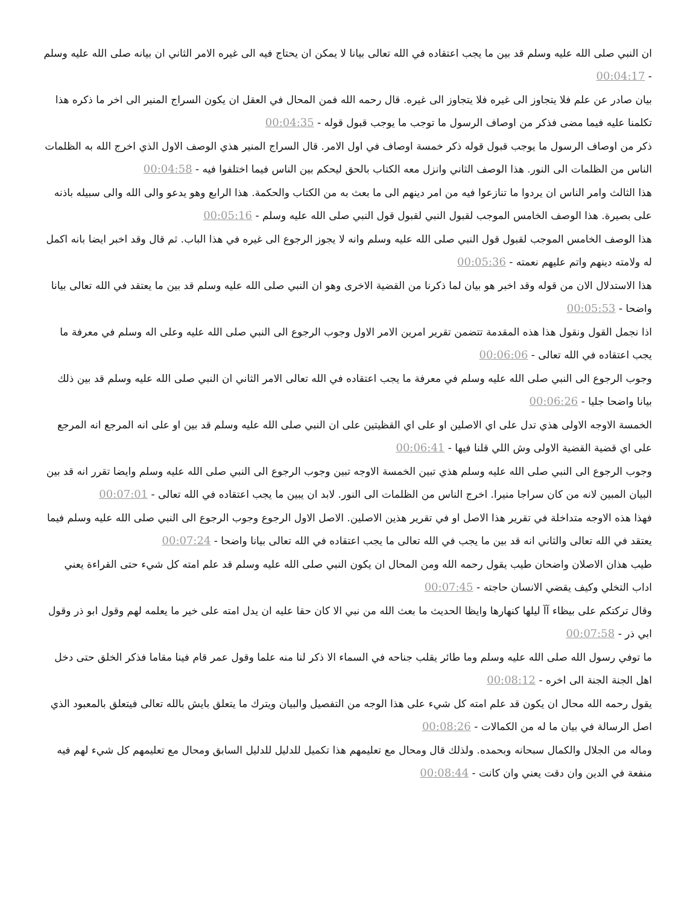ان النبي صلى الله عليه وسلم قد بين ما يجب اعتقاده في الله تعالى بيانا لا يمكن ان يحتاج فيه الى غيره الامر الثاني ان بيانه صلى الله عليه وسلم - 00:04:17
بيان صادر عن علم فلا يتجاوز الى غيره فلا يتجاوز الى غيره. قال رحمه الله فمن المحال في العقل ان يكون السراج المنير الى اخر ما ذكره هذا تكلمنا عليه فيما مضى فذكر من اوصاف الرسول ما توجب ما يوجب قبول قوله - 00:04:35
ذكر من اوصاف الرسول ما يوجب قبول قوله ذكر خمسة اوصاف في اول الامر. قال السراج المنير هذي الوصف الاول الذي اخرج الله به الظلمات الناس من الظلمات الى النور. هذا الوصف الثاني وانزل معه الكتاب بالحق ليحكم بين الناس فيما اختلفوا فيه - 00:04:58
هذا الثالث وامر الناس ان يردوا ما تنازعوا فيه من امر دينهم الى ما بعث به من الكتاب والحكمة. هذا الرابع وهو يدعو والى الله والى سبيله باذنه على بصيرة. هذا الوصف الخامس الموجب لقبول النبي لقبول قول النبي صلى الله عليه وسلم - 00:05:16
هذا الوصف الخامس الموجب لقبول قول النبي صلى الله عليه وسلم وانه لا يجوز الرجوع الى غيره في هذا الباب. ثم قال وقد اخبر ايضا بانه اكمل له ولامته دينهم واتم عليهم نعمته - 00:05:36
هذا الاستدلال الان من قوله وقد اخبر هو بيان لما ذكرنا من القضية الاخرى وهو ان النبي صلى الله عليه وسلم قد بين ما يعتقد في الله تعالى بيانا واضحا - 00:05:53
اذا نجمل القول ونقول هذا هذه المقدمة تتضمن تقرير امرين الامر الاول وجوب الرجوع الى النبي صلى الله عليه وعلى اله وسلم في معرفة ما يجب اعتقاده في الله تعالى - 00:06:06
وجوب الرجوع الى النبي صلى الله عليه وسلم في معرفة ما يجب اعتقاده في الله تعالى الامر الثاني ان النبي صلى الله عليه وسلم قد بين ذلك بيانا واضحا جليا - 00:06:26
الخمسة الاوجه الاولى هذي تدل على اي الاصلين او على اي القظيتين على ان النبي صلى الله عليه وسلم قد بين او على انه المرجع انه المرجع على اي قضية القضية الاولى وش اللي قلنا فيها - 00:06:41
وجوب الرجوع الى النبي صلى الله عليه وسلم هذي تبين الخمسة الاوجه تبين وجوب الرجوع الى النبي صلى الله عليه وسلم وايضا تقرر انه قد بين البيان المبين لانه من كان سراجا منيرا. اخرج الناس من الظلمات الى النور. لابد ان يبين ما يجب اعتقاده في الله تعالى - 00:07:01
فهذا هذه الاوجه متداخلة في تقرير هذا الاصل او في تقرير هذين الاصلين. الاصل الاول الرجوع وجوب الرجوع الى النبي صلى الله عليه وسلم فيما يعتقد في الله تعالى والثاني انه قد بين ما يجب في الله تعالى ما يجب اعتقاده في الله تعالى بيانا واضحا - 00:07:24
طيب هذان الاصلان واضحان طيب يقول رحمه الله ومن المحال ان يكون النبي صلى الله عليه وسلم قد علم امته كل شيء حتى القراءة يعني اداب التخلي وكيف يقضي الانسان حاجته - 00:07:45
وقال تركتكم على بيظاء آآ ليلها كنهارها وايظا الحديث ما بعث الله من نبي الا كان حقا عليه ان يدل امته على خير ما يعلمه لهم وقول ابو ذر وقول ابي ذر - 00:07:58
ما توفي رسول الله صلى الله عليه وسلم وما طائر يقلب جناحه في السماء الا ذكر لنا منه علما وقول عمر قام فينا مقاما فذكر الخلق حتى دخل اهل الجنة الجنة الى اخره - 00:08:12
يقول رحمه الله محال ان يكون قد علم امته كل شيء على هذا الوجه من التفصيل والبيان ويترك ما يتعلق بايش بالله تعالى فيتعلق بالمعبود الذي اصل الرسالة في بيان ما له من الكمالات - 00:08:26
وماله من الجلال والكمال سبحانه وبحمده. ولذلك قال ومحال مع تعليمهم هذا تكميل للدليل للدليل السابق ومحال مع تعليمهم كل شيء لهم فيه منفعة في الدين وان دقت يعني وان كانت - 00:08:44